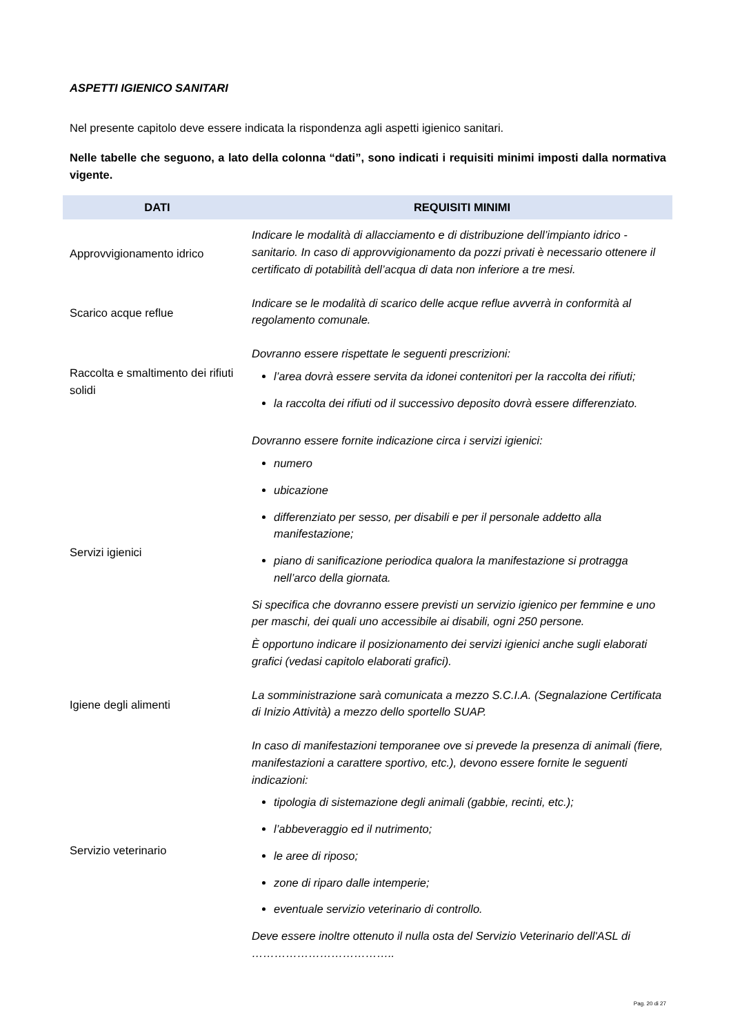ASPETTI IGIENICO SANITARI
Nel presente capitolo deve essere indicata la rispondenza agli aspetti igienico sanitari.
Nelle tabelle che seguono, a lato della colonna “dati”, sono indicati i requisiti minimi imposti dalla normativa vigente.
| DATI | REQUISITI MINIMI |
| --- | --- |
| Approvvigionamento idrico | Indicare le modalità di allacciamento e di distribuzione dell’impianto idrico - sanitario. In caso di approvvigionamento da pozzi privati è necessario ottenere il certificato di potabilità dell’acqua di data non inferiore a tre mesi. |
| Scarico acque reflue | Indicare se le modalità di scarico delle acque reflue avverrà in conformità al regolamento comunale. |
| Raccolta e smaltimento dei rifiuti solidi | Dovranno essere rispettate le seguenti prescrizioni: l’area dovrà essere servita da idonei contenitori per la raccolta dei rifiuti; la raccolta dei rifiuti od il successivo deposito dovrà essere differenziato. |
| Servizi igienici | Dovranno essere fornite indicazione circa i servizi igienici: numero ubicazione differenziato per sesso, per disabili e per il personale addetto alla manifestazione; piano di sanificazione periodica qualora la manifestazione si protragga nell’arco della giornata. Si specifica che dovranno essere previsti un servizio igienico per femmine e uno per maschi, dei quali uno accessibile ai disabili, ogni 250 persone. È opportuno indicare il posizionamento dei servizi igienici anche sugli elaborati grafici (vedasi capitolo elaborati grafici). |
| Igiene degli alimenti | La somministrazione sarà comunicata a mezzo S.C.I.A. (Segnalazione Certificata di Inizio Attività) a mezzo dello sportello SUAP. |
| Servizio veterinario | In caso di manifestazioni temporanee ove si prevede la presenza di animali (fiere, manifestazioni a carattere sportivo, etc.), devono essere fornite le seguenti indicazioni: tipologia di sistemazione degli animali (gabbie, recinti, etc.); l’abbeveraggio ed il nutrimento; le aree di riposo; zone di riparo dalle intemperie; eventuale servizio veterinario di controllo. Deve essere inoltre ottenuto il nulla osta del Servizio Veterinario dell'ASL di ……………………………….. |
Pag. 20 di 27